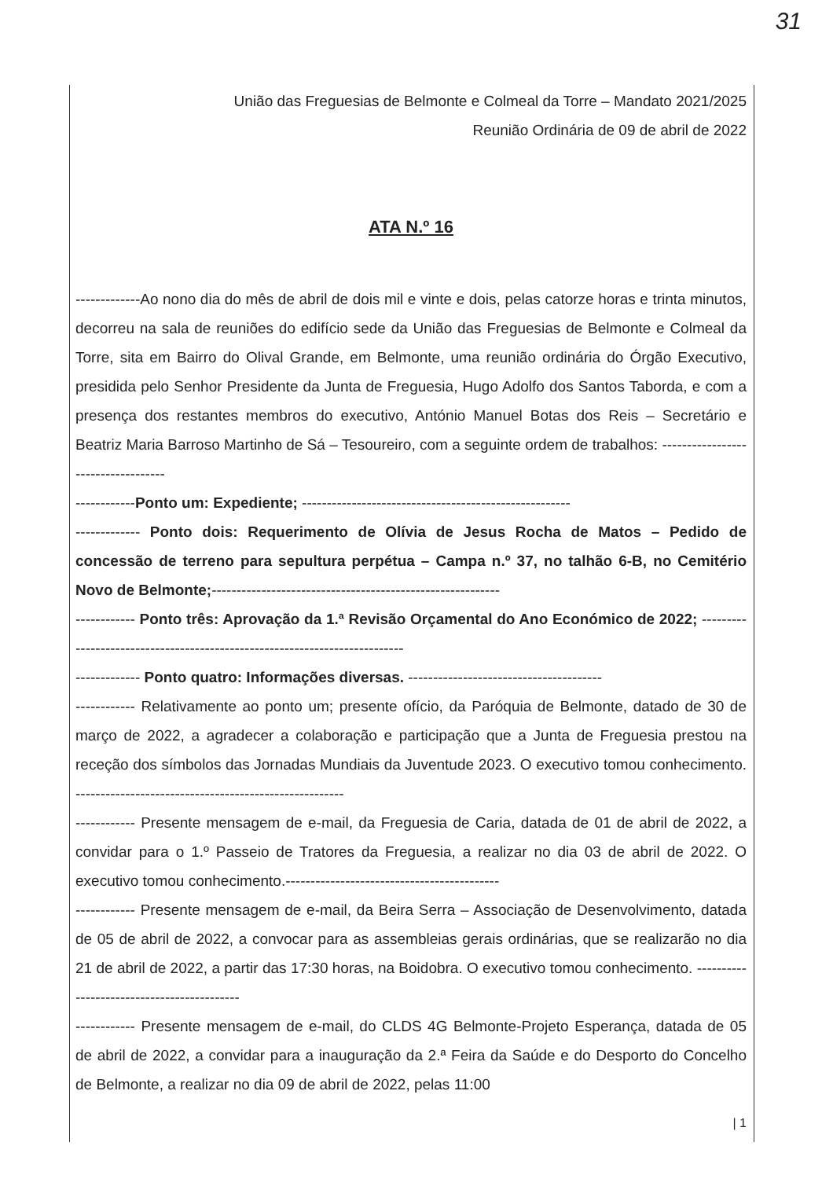31
União das Freguesias de Belmonte e Colmeal da Torre – Mandato 2021/2025
Reunião Ordinária de 09 de abril de 2022
ATA N.º 16
-------------Ao nono dia do mês de abril de dois mil e vinte e dois, pelas catorze horas e trinta minutos, decorreu na sala de reuniões do edifício sede da União das Freguesias de Belmonte e Colmeal da Torre, sita em Bairro do Olival Grande, em Belmonte, uma reunião ordinária do Órgão Executivo, presidida pelo Senhor Presidente da Junta de Freguesia, Hugo Adolfo dos Santos Taborda, e com a presença dos restantes membros do executivo, António Manuel Botas dos Reis – Secretário e Beatriz Maria Barroso Martinho de Sá – Tesoureiro, com a seguinte ordem de trabalhos: -----------------------------------
------------Ponto um: Expediente; ------------------------------------------------------
------------- Ponto dois: Requerimento de Olívia de Jesus Rocha de Matos – Pedido de concessão de terreno para sepultura perpétua – Campa n.º 37, no talhão 6-B, no Cemitério Novo de Belmonte;----------------------------------------------------------
------------ Ponto três: Aprovação da 1.ª Revisão Orçamental do Ano Económico de 2022; ---------------------------------------------------------------------------
------------- Ponto quatro: Informações diversas. ---------------------------------------
------------ Relativamente ao ponto um; presente ofício, da Paróquia de Belmonte, datado de 30 de março de 2022, a agradecer a colaboração e participação que a Junta de Freguesia prestou na receção dos símbolos das Jornadas Mundiais da Juventude 2023. O executivo tomou conhecimento. ------------------------------------------------------
------------ Presente mensagem de e-mail, da Freguesia de Caria, datada de 01 de abril de 2022, a convidar para o 1.º Passeio de Tratores da Freguesia, a realizar no dia 03 de abril de 2022. O executivo tomou conhecimento.-------------------------------------------
------------ Presente mensagem de e-mail, da Beira Serra – Associação de Desenvolvimento, datada de 05 de abril de 2022, a convocar para as assembleias gerais ordinárias, que se realizarão no dia 21 de abril de 2022, a partir das 17:30 horas, na Boidobra. O executivo tomou conhecimento. -------------------------------------------
------------ Presente mensagem de e-mail, do CLDS 4G Belmonte-Projeto Esperança, datada de 05 de abril de 2022, a convidar para a inauguração da 2.ª Feira da Saúde e do Desporto do Concelho de Belmonte, a realizar no dia 09 de abril de 2022, pelas 11:00
| 1